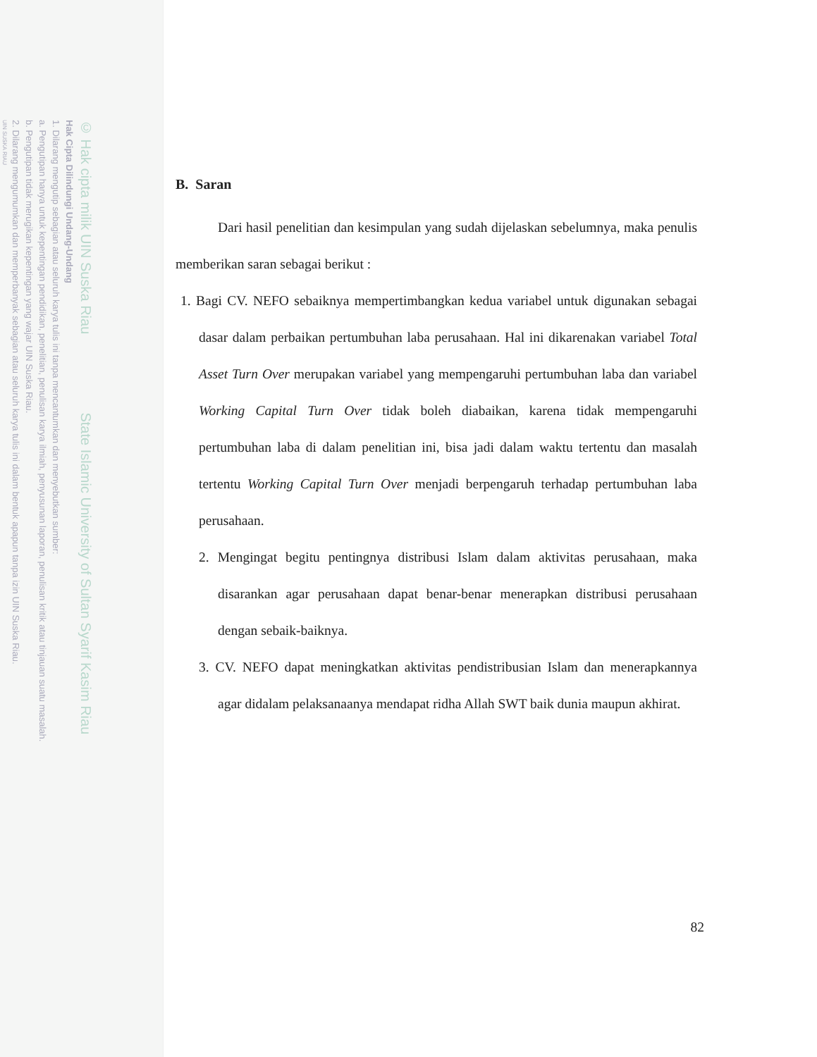© Hak cipta milik UIN Suska Riau State Islamic University of Sultan Syarif Kasim Riau
Hak Cipta Dilindungi Undang-Undang
1. Dilarang mengutip sebagian atau seluruh karya tulis ini tanpa mencantumkan dan menyebutkan sumber:
a. Pengutipan hanya untuk kepentingan pendidikan, penelitian, penulisan karya ilmiah, penyusunan laporan, penulisan kritik atau tinjauan suatu masalah.
b. Pengutipan tidak merugikan kepentingan yang wajar UIN Suska Riau.
2. Dilarang mengumumkan dan memperbanyak sebagian atau seluruh karya tulis ini dalam bentuk apapun tanpa izin UIN Suska Riau.
UIN SUSKA RIAU
B. Saran
Dari hasil penelitian dan kesimpulan yang sudah dijelaskan sebelumnya, maka penulis memberikan saran sebagai berikut :
1. Bagi CV. NEFO sebaiknya mempertimbangkan kedua variabel untuk digunakan sebagai dasar dalam perbaikan pertumbuhan laba perusahaan. Hal ini dikarenakan variabel Total Asset Turn Over merupakan variabel yang mempengaruhi pertumbuhan laba dan variabel Working Capital Turn Over tidak boleh diabaikan, karena tidak mempengaruhi pertumbuhan laba di dalam penelitian ini, bisa jadi dalam waktu tertentu dan masalah tertentu Working Capital Turn Over menjadi berpengaruh terhadap pertumbuhan laba perusahaan.
2. Mengingat begitu pentingnya distribusi Islam dalam aktivitas perusahaan, maka disarankan agar perusahaan dapat benar-benar menerapkan distribusi perusahaan dengan sebaik-baiknya.
3. CV. NEFO dapat meningkatkan aktivitas pendistribusian Islam dan menerapkannya agar didalam pelaksanaanya mendapat ridha Allah SWT baik dunia maupun akhirat.
82